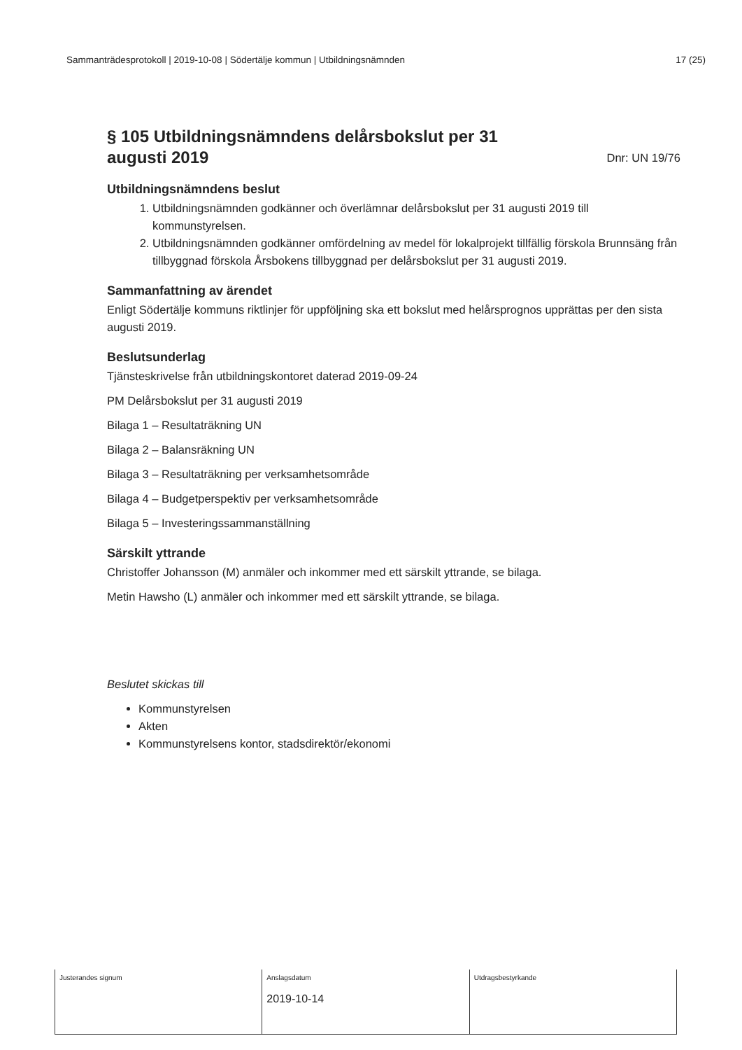Sammanträdesprotokoll | 2019-10-08 | Södertälje kommun | Utbildningsnämnden 17 (25)
§ 105 Utbildningsnämndens delårsbokslut per 31
augusti 2019 Dnr: UN 19/76
Utbildningsnämndens beslut
1. Utbildningsnämnden godkänner och överlämnar delårsbokslut per 31 augusti 2019 till kommunstyrelsen.
2. Utbildningsnämnden godkänner omfördelning av medel för lokalprojekt tillfällig förskola Brunnsäng från tillbyggnad förskola Årsbokens tillbyggnad per delårsbokslut per 31 augusti 2019.
Sammanfattning av ärendet
Enligt Södertälje kommuns riktlinjer för uppföljning ska ett bokslut med helårsprognos upprättas per den sista augusti 2019.
Beslutsunderlag
Tjänsteskrivelse från utbildningskontoret daterad 2019-09-24
PM Delårsbokslut per 31 augusti 2019
Bilaga 1 – Resultaträkning UN
Bilaga 2 – Balansräkning UN
Bilaga 3 – Resultaträkning per verksamhetsområde
Bilaga 4 – Budgetperspektiv per verksamhetsområde
Bilaga 5 – Investeringssammanställning
Särskilt yttrande
Christoffer Johansson (M) anmäler och inkommer med ett särskilt yttrande, se bilaga.
Metin Hawsho (L) anmäler och inkommer med ett särskilt yttrande, se bilaga.
Beslutet skickas till
Kommunstyrelsen
Akten
Kommunstyrelsens kontor, stadsdirektör/ekonomi
| Justerandes signum | Anslagsdatum 2019-10-14 | Utdragsbestyrkande |